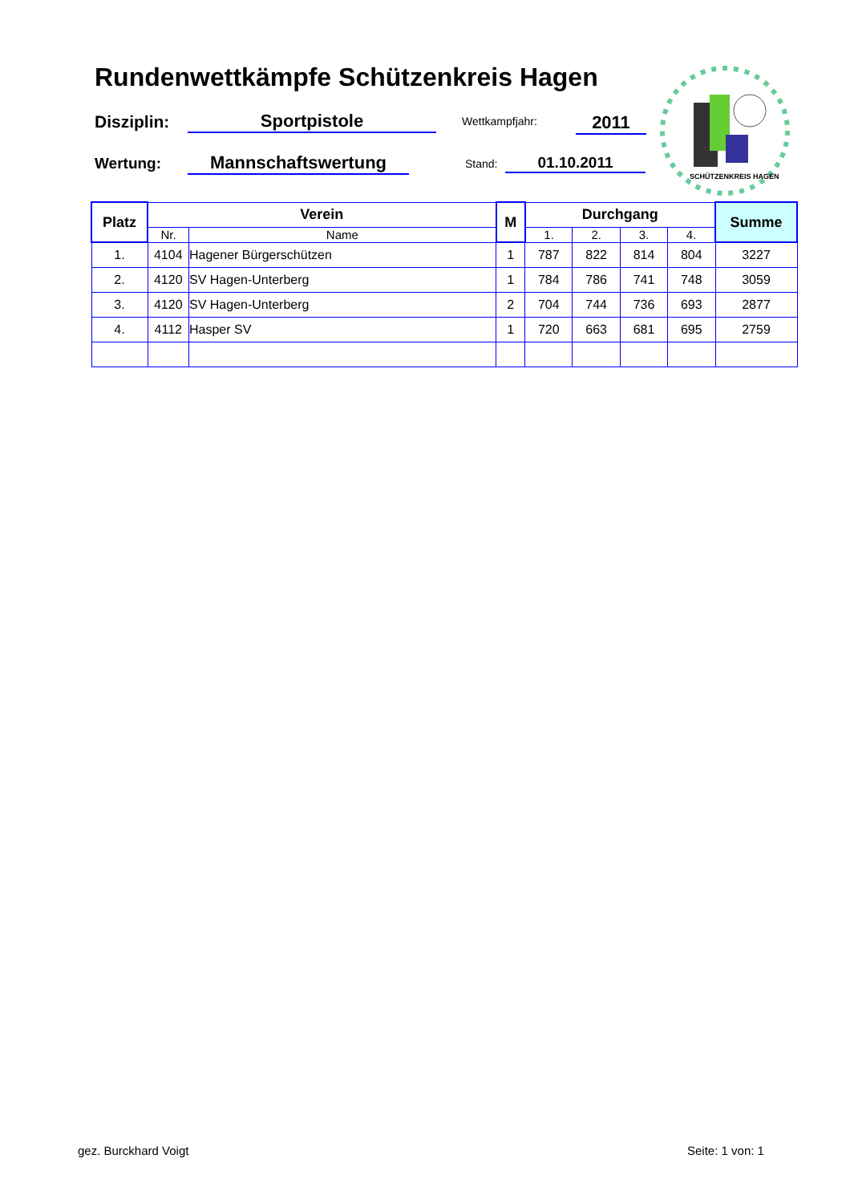Rundenwettkämpfe Schützenkreis Hagen
Disziplin: Sportpistole Wettkampfjahr: 2011
Wertung: Mannschaftswertung Stand: 01.10.2011
SCHÜTZENKREIS HAGEN
| Platz | Verein | | M | Durchgang | | | | Summe |
| --- | --- | --- | --- | --- | --- | --- | --- | --- |
| | Nr. | Name | | 1. | 2. | 3. | 4. | |
| 1. | 4104 | Hagener Bürgerschützen | 1 | 787 | 822 | 814 | 804 | 3227 |
| 2. | 4120 | SV Hagen-Unterberg | 1 | 784 | 786 | 741 | 748 | 3059 |
| 3. | 4120 | SV Hagen-Unterberg | 2 | 704 | 744 | 736 | 693 | 2877 |
| 4. | 4112 | Hasper SV | 1 | 720 | 663 | 681 | 695 | 2759 |
gez. Burckhard Voigt Seite: 1 von: 1